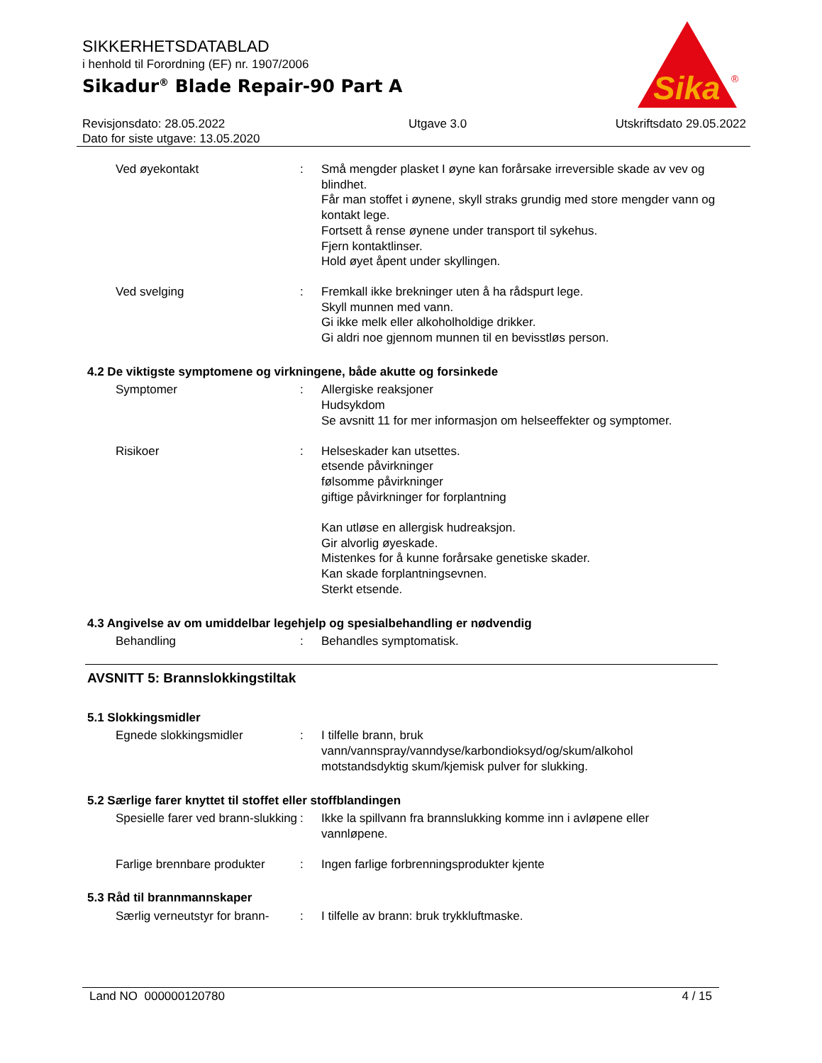SIKKERHETSDATABLAD
i henhold til Forordning (EF) nr. 1907/2006
Sikadur<sup>®</sup> Blade Repair-90 Part A
Sika
®
Revisjonsdato: 28.05.2022
Dato for siste utgave: 13.05.2020
Utgave 3.0 Utskriftsdato 29.05.2022
Ved øyekontakt : Små mengder plasket I øyne kan forårsake irreversible skade av vev og blindhet.
Får man stoffet i øynene, skyll straks grundig med store mengder vann og kontakt lege.
Fortsett å rense øynene under transport til sykehus.
Fjern kontaktlinser.
Hold øyet åpent under skyllingen.
Ved svelging : Fremkall ikke brekninger uten å ha rådspurt lege.
Skyll munnen med vann.
Gi ikke melk eller alkoholholdige drikker.
Gi aldri noe gjennom munnen til en bevisstløs person.
4.2 De viktigste symptomene og virkningene, både akutte og forsinkede
Symptomer : Allergiske reaksjoner
Hudsykdom
Se avsnitt 11 for mer informasjon om helseeffekter og symptomer.
Risikoer : Helseskader kan utsettes.
etsende påvirkninger
følsomme påvirkninger
giftige påvirkninger for forplantning
Kan utløse en allergisk hudreaksjon.
Gir alvorlig øyeskade.
Mistenkes for å kunne forårsake genetiske skader.
Kan skade forplantningsevnen.
Sterkt etsende.
4.3 Angivelse av om umiddelbar legehjelp og spesialbehandling er nødvendig
Behandling : Behandles symptomatisk.
AVSNITT 5: Brannslokkingstiltak
5.1 Slokkingsmidler
Egnede slokkingsmidler : I tilfelle brann, bruk vann/vannspray/vanndyse/karbondioksyd/og/skum/alkohol motstandsdyktig skum/kjemisk pulver for slukking.
5.2 Særlige farer knyttet til stoffet eller stoffblandingen
Spesielle farer ved brann-slukking
: Ikke la spillvann fra brannslukking komme inn i avløpene eller vannløpene.
Farlige brennbare produkter
: Ingen farlige forbrenningsprodukter kjente
5.3 Råd til brannmannskaper
Særlig verneutstyr for brann-
: I tilfelle av brann: bruk trykkluftmaske.
Land NO 000000120780 4 / 15